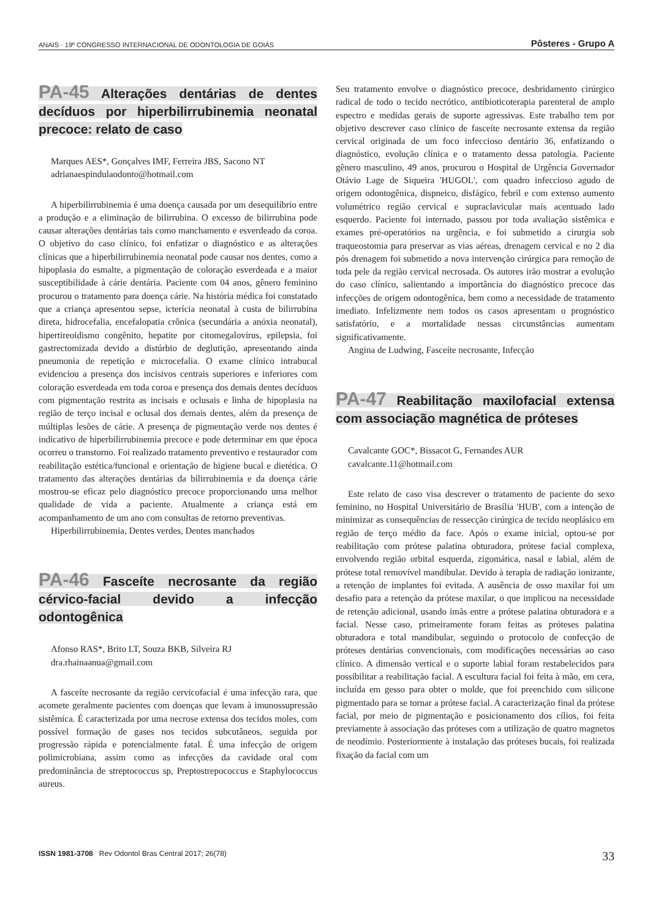ANAIS · 19º CONGRESSO INTERNACIONAL DE ODONTOLOGIA DE GOIÁS Pôsteres - Grupo A
PA-45 Alterações dentárias de dentes decíduos por hiperbilirrubinemia neonatal precoce: relato de caso
Marques AES*, Gonçalves IMF, Ferreira JBS, Sacono NT
adrianaespindulaodonto@hotmail.com
A hiperbilirrubinemia é uma doença causada por um desequilíbrio entre a produção e a eliminação de bilirrubina. O excesso de bilirrubina pode causar alterações dentárias tais como manchamento e esverdeado da coroa. O objetivo do caso clínico, foi enfatizar o diagnóstico e as alterações clínicas que a hiperbilirrubinemia neonatal pode causar nos dentes, como a hipoplasia do esmalte, a pigmentação de coloração esverdeada e a maior susceptibilidade à cárie dentária. Paciente com 04 anos, gênero feminino procurou o tratamento para doença cárie. Na história médica foi constatado que a criança apresentou sepse, icterícia neonatal à custa de bilirrubina direta, hidrocefalia, encefalopatia crônica (secundária a anóxia neonatal), hipertireoidismo congênito, hepatite por citomegalovírus, epilepsia, foi gastrectomizada devido a distúrbio de deglutição, apresentando ainda pneumonia de repetição e microcefalia. O exame clínico intrabucal evidenciou a presença dos incisivos centrais superiores e inferiores com coloração esverdeada em toda coroa e presença dos demais dentes decíduos com pigmentação restrita as incisais e oclusais e linha de hipoplasia na região de terço incisal e oclusal dos demais dentes, além da presença de múltiplas lesões de cárie. A presença de pigmentação verde nos dentes é indicativo de hiperbilirrubinemia precoce e pode determinar em que época ocorreu o transtorno. Foi realizado tratamento preventivo e restaurador com reabilitação estética/funcional e orientação de higiene bucal e dietética. O tratamento das alterações dentárias da bilirrubinemia e da doença cárie mostrou-se eficaz pelo diagnóstico precoce proporcionando uma melhor qualidade de vida a paciente. Atualmente a criança está em acompanhamento de um ano com consultas de retorno preventivas.
Hiperbilirrubinemia, Dentes verdes, Dentes manchados
PA-46 Fasceíte necrosante da região cérvico-facial devido a infecção odontogênica
Afonso RAS*, Brito LT, Souza BKB, Silveira RJ
dra.rhainaanua@gmail.com
A fasceíte necrosante da região cervicofacial é uma infecção rara, que acomete geralmente pacientes com doenças que levam à imunossupressão sistêmica. É caracterizada por uma necrose extensa dos tecidos moles, com possível formação de gases nos tecidos subcutâneos, seguida por progressão rápida e potencialmente fatal. É uma infecção de origem polimicrobiana, assim como as infecções da cavidade oral com predominância de streptococcus sp, Preptostrepococcus e Staphylococcus aureus.
Seu tratamento envolve o diagnóstico precoce, desbridamento cirúrgico radical de todo o tecido necrótico, antibioticoterapia parenteral de amplo espectro e medidas gerais de suporte agressivas. Este trabalho tem por objetivo descrever caso clínico de fasceíte necrosante extensa da região cervical originada de um foco infeccioso dentário 36, enfatizando o diagnóstico, evolução clínica e o tratamento dessa patologia. Paciente gênero masculino, 49 anos, procurou o Hospital de Urgência Governador Otávio Lage de Siqueira 'HUGOL', com quadro infeccioso agudo de origem odontogênica, dispneico, disfágico, febril e com extenso aumento volumétrico região cervical e supraclavicular mais acentuado lado esquerdo. Paciente foi internado, passou por toda avaliação sistêmica e exames pré-operatórios na urgência, e foi submetido a cirurgia sob traqueostomia para preservar as vias aéreas, drenagem cervical e no 2 dia pós drenagem foi submetido a nova intervenção cirúrgica para remoção de toda pele da região cervical necrosada. Os autores irão mostrar a evolução do caso clínico, salientando a importância do diagnóstico precoce das infecções de origem odontogênica, bem como a necessidade de tratamento imediato. Infelizmente nem todos os casos apresentam o prognóstico satisfatório, e a mortalidade nessas circunstâncias aumentam significativamente.
Angina de Ludwing, Fasceíte necrosante, Infecção
PA-47 Reabilitação maxilofacial extensa com associação magnética de próteses
Cavalcante GOC*, Bissacot G, Fernandes AUR
cavalcante.11@hotmail.com
Este relato de caso visa descrever o tratamento de paciente do sexo feminino, no Hospital Universitário de Brasília 'HUB', com a intenção de minimizar as consequências de ressecção cirúrgica de tecido neoplásico em região de terço médio da face. Após o exame inicial, optou-se por reabilitação com prótese palatina obturadora, prótese facial complexa, envolvendo região orbital esquerda, zigomática, nasal e labial, além de prótese total removível mandibular. Devido à terapia de radiação ionizante, a retenção de implantes foi evitada. A ausência de osso maxilar foi um desafio para a retenção da prótese maxilar, o que implicou na necessidade de retenção adicional, usando ímãs entre a prótese palatina obturadora e a facial. Nesse caso, primeiramente foram feitas as próteses palatina obturadora e total mandibular, seguindo o protocolo de confecção de próteses dentárias convencionais, com modificações necessárias ao caso clínico. A dimensão vertical e o suporte labial foram restabelecidos para possibilitar a reabilitação facial. A escultura facial foi feita à mão, em cera, incluída em gesso para obter o molde, que foi preenchido com silicone pigmentado para se tornar a prótese facial. A caracterização final da prótese facial, por meio de pigmentação e posicionamento dos cílios, foi feita previamente à associação das próteses com a utilização de quatro magnetos de neodímio. Posteriormente à instalação das próteses bucais, foi realizada fixação da facial com um
ISSN 1981-3708 Rev Odontol Bras Central 2017; 26(78) 33